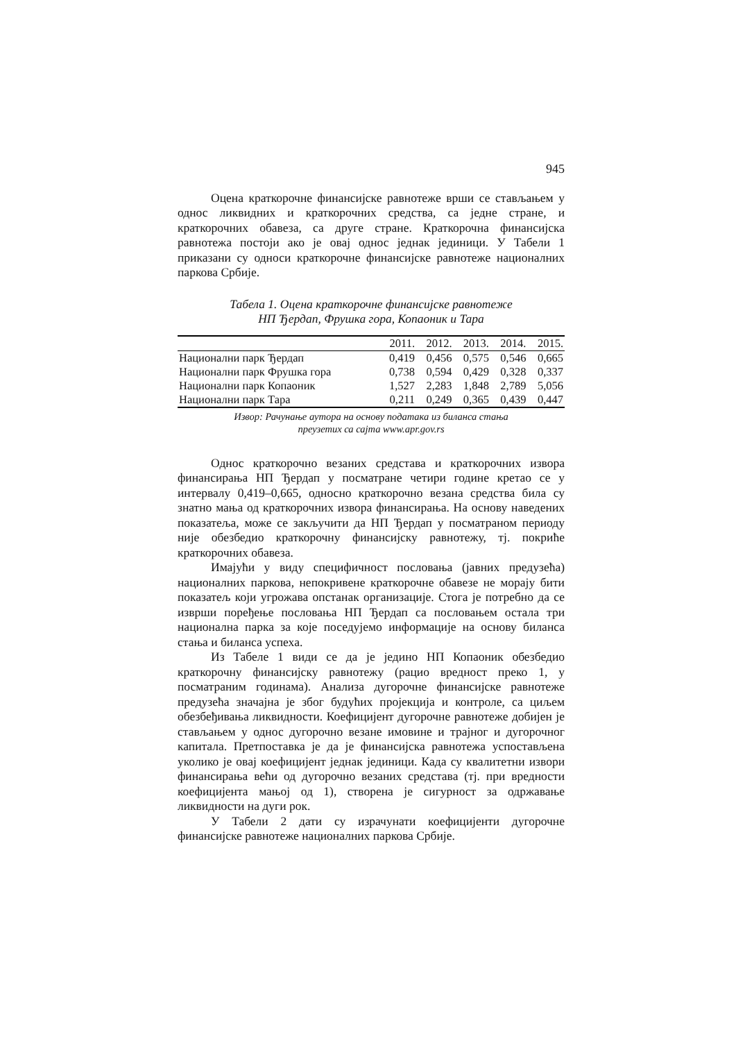945
Оцена краткорочне финансијске равнотеже врши се стављањем у однос ликвидних и краткорочних средства, са једне стране, и краткорочних обавеза, са друге стране. Краткорочна финансијска равнотежа постоји ако је овај однос једнак јединици. У Табели 1 приказани су односи краткорочне финансијске равнотеже националних паркова Србије.
Табела 1. Оцена краткорочне финансијске равнотеже
НП Ђердап, Фрушка гора, Копаоник и Тара
| | 2011. | 2012. | 2013. | 2014. | 2015. |
| --- | --- | --- | --- | --- | --- |
| Национални парк Ђердап | 0,419 | 0,456 | 0,575 | 0,546 | 0,665 |
| Национални парк Фрушка гора | 0,738 | 0,594 | 0,429 | 0,328 | 0,337 |
| Национални парк Копаоник | 1,527 | 2,283 | 1,848 | 2,789 | 5,056 |
| Национални парк Тара | 0,211 | 0,249 | 0,365 | 0,439 | 0,447 |
Извор: Рачунање аутора на основу података из биланса стања
преузетих са сајта www.apr.gov.rs
Однос краткорочно везаних средстава и краткорочних извора финансирања НП Ђердап у посматране четири године кретао се у интервалу 0,419–0,665, односно краткорочно везана средства била су знатно мања од краткорочних извора финансирања. На основу наведених показатеља, може се закључити да НП Ђердап у посматраном периоду није обезбедио краткорочну финансијску равнотежу, тј. покриће краткорочних обавеза.
Имајући у виду специфичност пословања (јавних предузећа) националних паркова, непокривене краткорочне обавезе не морају бити показатељ који угрожава опстанак организације. Стога је потребно да се изврши поређење пословања НП Ђердап са пословањем остала три национална парка за које поседујемо информације на основу биланса стања и биланса успеха.
Из Табеле 1 види се да је једино НП Копаоник обезбедио краткорочну финансијску равнотежу (рацио вредност преко 1, у посматраним годинама). Анализа дугорочне финансијске равнотеже предузећа значајна је због будућих пројекција и контроле, са циљем обезбеђивања ликвидности. Коефицијент дугорочне равнотеже добијен је стављањем у однос дугорочно везане имовине и трајног и дугорочног капитала. Претпоставка је да је финансијска равнотежа успостављена уколико је овај коефицијент једнак јединици. Када су квалитетни извори финансирања већи од дугорочно везаних средстава (тј. при вредности коефицијента мањој од 1), створена је сигурност за одржавање ликвидности на дуги рок.
У Табели 2 дати су израчунати коефицијенти дугорочне финансијске равнотеже националних паркова Србије.